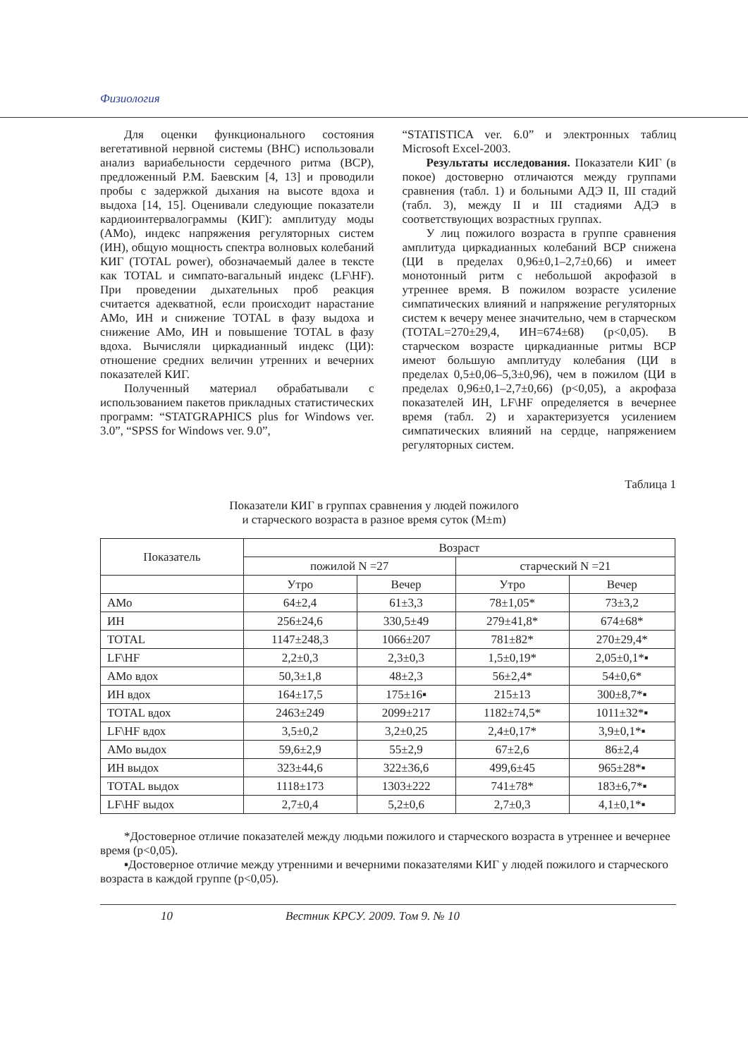Физиология
Для оценки функционального состояния вегетативной нервной системы (ВНС) использовали анализ вариабельности сердечного ритма (ВСР), предложенный Р.М. Баевским [4, 13] и проводили пробы с задержкой дыхания на высоте вдоха и выдоха [14, 15]. Оценивали следующие показатели кардиоинтервалограммы (КИГ): амплитуду моды (АМо), индекс напряжения регуляторных систем (ИН), общую мощность спектра волновых колебаний КИГ (TOTAL power), обозначаемый далее в тексте как TOTAL и симпато-вагальный индекс (LF\HF). При проведении дыхательных проб реакция считается адекватной, если происходит нарастание АМо, ИН и снижение TOTAL в фазу выдоха и снижение АМо, ИН и повышение TOTAL в фазу вдоха. Вычисляли циркадианный индекс (ЦИ): отношение средних величин утренних и вечерних показателей КИГ.
Полученный материал обрабатывали с использованием пакетов прикладных статистических программ: “STATGRAPHICS plus for Windows ver. 3.0”, “SPSS for Windows ver. 9.0”,
“STATISTICA ver. 6.0” и электронных таблиц Microsoft Excel-2003.
Результаты исследования. Показатели КИГ (в покое) достоверно отличаются между группами сравнения (табл. 1) и больными АДЭ II, III стадий (табл. 3), между II и III стадиями АДЭ в соответствующих возрастных группах.
У лиц пожилого возраста в группе сравнения амплитуда циркадианных колебаний ВСР снижена (ЦИ в пределах 0,96±0,1–2,7±0,66) и имеет монотонный ритм с небольшой акрофазой в утреннее время. В пожилом возрасте усиление симпатических влияний и напряжение регуляторных систем к вечеру менее значительно, чем в старческом (TOTAL=270±29,4, ИН=674±68) (p<0,05). В старческом возрасте циркадианные ритмы ВСР имеют большую амплитуду колебания (ЦИ в пределах 0,5±0,06–5,3±0,96), чем в пожилом (ЦИ в пределах 0,96±0,1–2,7±0,66) (p<0,05), а акрофаза показателей ИН, LF\HF определяется в вечернее время (табл. 2) и характеризуется усилением симпатических влияний на сердце, напряжением регуляторных систем.
Таблица 1
Показатели КИГ в группах сравнения у людей пожилого
и старческого возраста в разное время суток (M±m)
| Показатель | Возраст | | | |
| --- | --- | --- | --- | --- |
| | пожилой N =27 | | старческий N =21 | |
| | Утро | Вечер | Утро | Вечер |
| АМо | 64±2,4 | 61±3,3 | 78±1,05* | 73±3,2 |
| ИН | 256±24,6 | 330,5±49 | 279±41,8* | 674±68* |
| TOTAL | 1147±248,3 | 1066±207 | 781±82* | 270±29,4* |
| LF\HF | 2,2±0,3 | 2,3±0,3 | 1,5±0,19* | 2,05±0,1*▪ |
| АМо вдох | 50,3±1,8 | 48±2,3 | 56±2,4* | 54±0,6* |
| ИН вдох | 164±17,5 | 175±16▪ | 215±13 | 300±8,7*▪ |
| TOTAL вдох | 2463±249 | 2099±217 | 1182±74,5* | 1011±32*▪ |
| LF\HF вдох | 3,5±0,2 | 3,2±0,25 | 2,4±0,17* | 3,9±0,1*▪ |
| АМо выдох | 59,6±2,9 | 55±2,9 | 67±2,6 | 86±2,4 |
| ИН выдох | 323±44,6 | 322±36,6 | 499,6±45 | 965±28*▪ |
| TOTAL выдох | 1118±173 | 1303±222 | 741±78* | 183±6,7*▪ |
| LF\HF выдох | 2,7±0,4 | 5,2±0,6 | 2,7±0,3 | 4,1±0,1*▪ |
*Достоверное отличие показателей между людьми пожилого и старческого возраста в утреннее и вечернее время (p<0,05).
▪Достоверное отличие между утренними и вечерними показателями КИГ у людей пожилого и старческого возраста в каждой группе (p<0,05).
10 Вестник КРСУ. 2009. Том 9. № 10